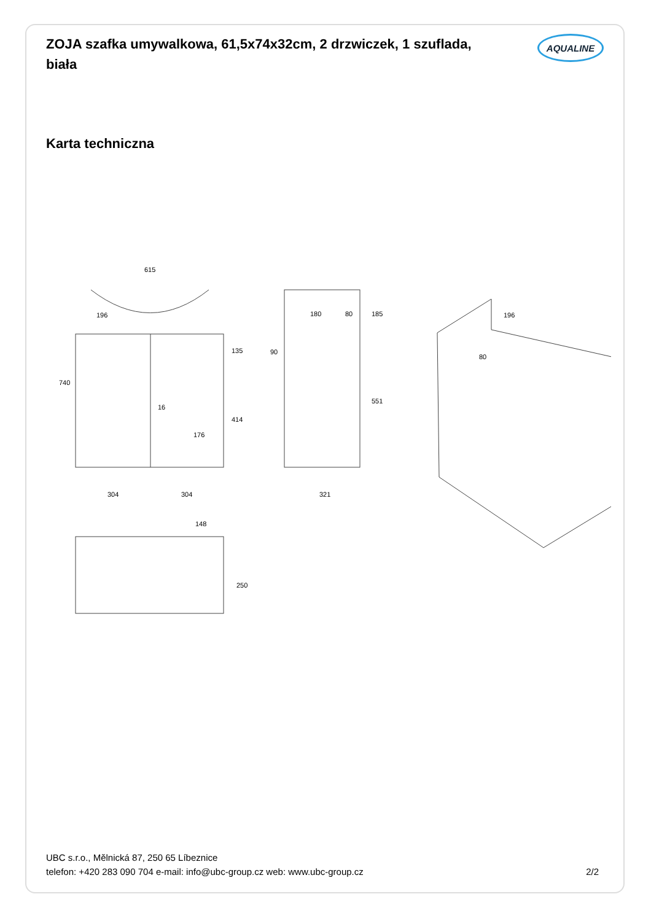ZOJA szafka umywalkowa, 61,5x74x32cm, 2 drzwiczek, 1 szuflada, biała
AQUALINE
Karta techniczna
615
740
196
135
414
16
176
304
304
180
80
185
90
551
321
196
80
148
250
UBC s.r.o., Mělnická 87, 250 65 Líbeznice
telefon: +420 283 090 704 e-mail: info@ubc-group.cz web: www.ubc-group.cz
2/2